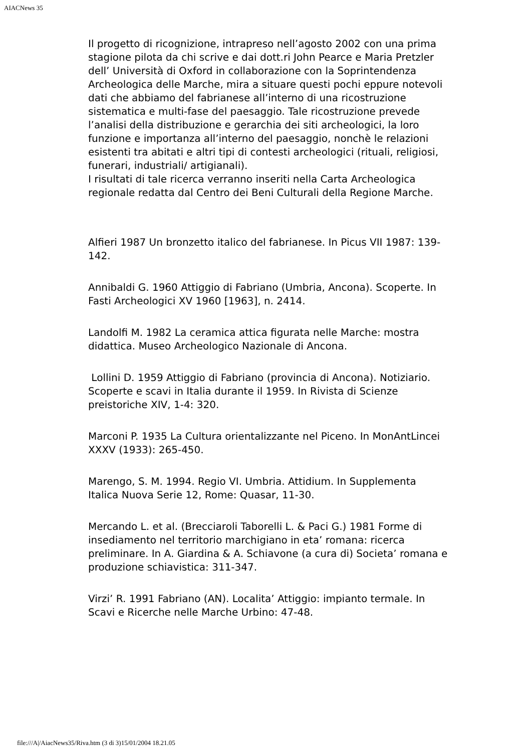AIACNews 35
Il progetto di ricognizione, intrapreso nell’agosto 2002 con una prima stagione pilota da chi scrive e dai dott.ri John Pearce e Maria Pretzler dell’ Università di Oxford in collaborazione con la Soprintendenza Archeologica delle Marche, mira a situare questi pochi eppure notevoli dati che abbiamo del fabrianese all’interno di una ricostruzione sistematica e multi-fase del paesaggio. Tale ricostruzione prevede l’analisi della distribuzione e gerarchia dei siti archeologici, la loro funzione e importanza all’interno del paesaggio, nonchè le relazioni esistenti tra abitati e altri tipi di contesti archeologici (rituali, religiosi, funerari, industriali/ artigianali).
I risultati di tale ricerca verranno inseriti nella Carta Archeologica regionale redatta dal Centro dei Beni Culturali della Regione Marche.
Alfieri 1987 Un bronzetto italico del fabrianese. In Picus VII 1987: 139-142.
Annibaldi G. 1960 Attiggio di Fabriano (Umbria, Ancona). Scoperte. In Fasti Archeologici XV 1960 [1963], n. 2414.
Landolfi M. 1982 La ceramica attica figurata nelle Marche: mostra didattica. Museo Archeologico Nazionale di Ancona.
Lollini D. 1959 Attiggio di Fabriano (provincia di Ancona). Notiziario. Scoperte e scavi in Italia durante il 1959. In Rivista di Scienze preistoriche XIV, 1-4: 320.
Marconi P. 1935 La Cultura orientalizzante nel Piceno. In MonAntLincei XXXV (1933): 265-450.
Marengo, S. M. 1994. Regio VI. Umbria. Attidium. In Supplementa Italica Nuova Serie 12, Rome: Quasar, 11-30.
Mercando L. et al. (Brecciaroli Taborelli L. & Paci G.) 1981 Forme di insediamento nel territorio marchigiano in eta’ romana: ricerca preliminare. In A. Giardina & A. Schiavone (a cura di) Societa’ romana e produzione schiavistica: 311-347.
Virzi’ R. 1991 Fabriano (AN). Localita’ Attiggio: impianto termale. In Scavi e Ricerche nelle Marche Urbino: 47-48.
file:///A|/AiacNews35/Riva.htm (3 di 3)15/01/2004 18.21.05